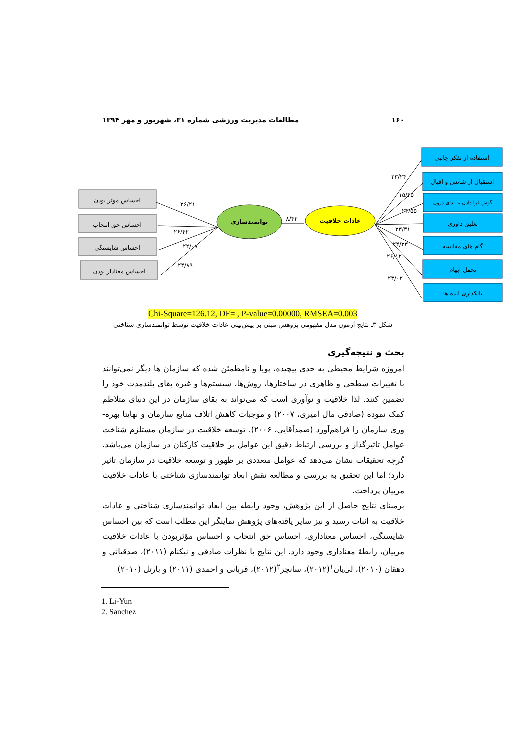۱۶۰ مطالعات مدیریت ورزشی شماره ۳۱، شهریور و مهر ۱۳۹۴
احساس موثر بودن
احساس حق انتخاب
احساس شایستگی
احساس معنادار بودن
توانمندسازی
عادات خلاقیت
استفاده از تفکر جانبی
استقبال از شانس و اقبال
گوش فرا دادن به ندای درون
تعلیق داوری
گام های مقایسه
تحمل ابهام
بانکداری ایده ها
۲۶/۲۱
۲۶/۴۲
۲۲/۰۷
۲۴/۸۹
۸/۴۲
۲۳/۲۴
۱۵/۴۵
۲۴/۵۵
۲۳/۳۱
۲۴/۳۳
۲۶/۱۲
۲۳/۰۲
Chi-Square=126.12, DF= , P-value=0.00000, RMSEA=0.003
شکل ۳ـ نتایج آزمون مدل مفهومی پژوهش مبنی بر پیش‌بینی عادات خلاقیت توسط توانمندسازی شناختی
بحث و نتیجه‌گیری
امروزه شرایط محیطی به حدی پیچیده، پویا و نامطمئن شده که سازمان ها دیگر نمی‌توانند با تغییرات سطحی و ظاهری در ساختارها، روش‌ها، سیستم‌ها و غیره بقای بلندمدت خود را تضمین کنند. لذا خلاقیت و نوآوری است که می‌تواند به بقای سازمان در این دنیای متلاطم کمک نموده (صادقی مال امیری، ۲۰۰۷) و موجبات کاهش اتلاف منابع سازمان و نهایتا بهره-وری سازمان را فراهم‌آورد (صمدآقایی، ۲۰۰۶). توسعه خلاقیت در سازمان مستلزم شناخت عوامل تاثیرگذار و بررسی ارتباط دقیق این عوامل بر خلاقیت کارکنان در سازمان می‌باشد. گرچه تحقیقات نشان می‌دهد که عوامل متعددی بر ظهور و توسعه خلاقیت در سازمان تاثیر دارد؛ اما این تحقیق به بررسی و مطالعه نقش ابعاد توانمندسازی شناختی با عادات خلاقیت مربیان پرداخت.
برمبنای نتایج حاصل از این پژوهش، وجود رابطه بین ابعاد توانمندسازی شناختی و عادات خلاقیت به اثبات رسید و نیز سایر یافته‌های پژوهش نماینگر این مطلب است که بین احساس شایستگی، احساس معناداری، احساس حق انتخاب و احساس مؤثربودن با عادات خلاقیت مربیان، رابطهٔ معناداری وجود دارد. این نتایج با نظرات صادقی و نیکنام (۲۰۱۱)، صدقیانی و دهقان (۲۰۱۰)، لی‌یان<sup>۱</sup>(۲۰۱۲)، سانچز<sup>۲</sup>(۲۰۱۲)، قربانی و احمدی (۲۰۱۱) و بارتل (۲۰۱۰)
1. Li-Yun
2. Sanchez